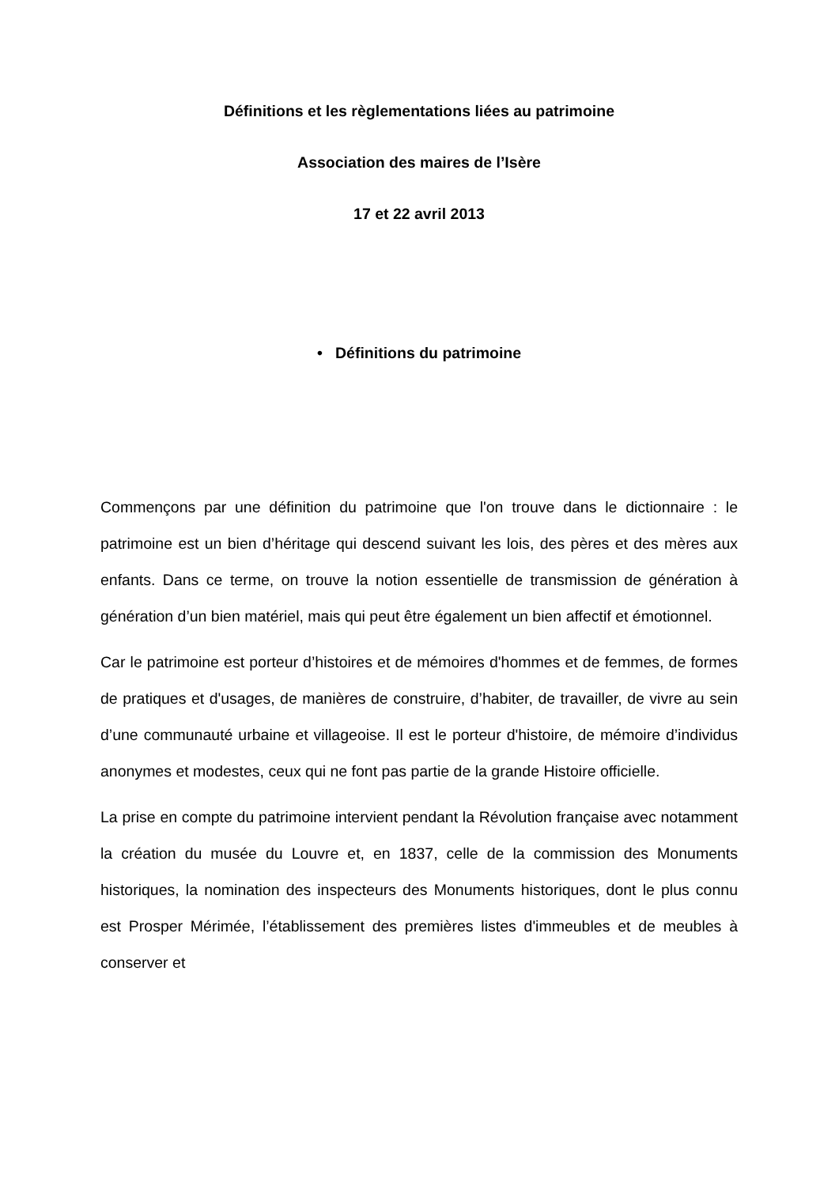Définitions et les règlementations liées au patrimoine
Association des maires de l’Isère
17 et 22 avril 2013
• Définitions du patrimoine
Commençons par une définition du patrimoine que l'on trouve dans le dictionnaire : le patrimoine est un bien d’héritage qui descend suivant les lois, des pères et des mères aux enfants. Dans ce terme, on trouve la notion essentielle de transmission de génération à génération d’un bien matériel, mais qui peut être également un bien affectif et émotionnel.
Car le patrimoine est porteur d’histoires et de mémoires d'hommes et de femmes, de formes de pratiques et d'usages, de manières de construire, d’habiter, de travailler, de vivre au sein d’une communauté urbaine et villageoise. Il est le porteur d'histoire, de mémoire d’individus anonymes et modestes, ceux qui ne font pas partie de la grande Histoire officielle.
La prise en compte du patrimoine intervient pendant la Révolution française avec notamment la création du musée du Louvre et, en 1837, celle de la commission des Monuments historiques, la nomination des inspecteurs des Monuments historiques, dont le plus connu est Prosper Mérimée, l’établissement des premières listes d'immeubles et de meubles à conserver et